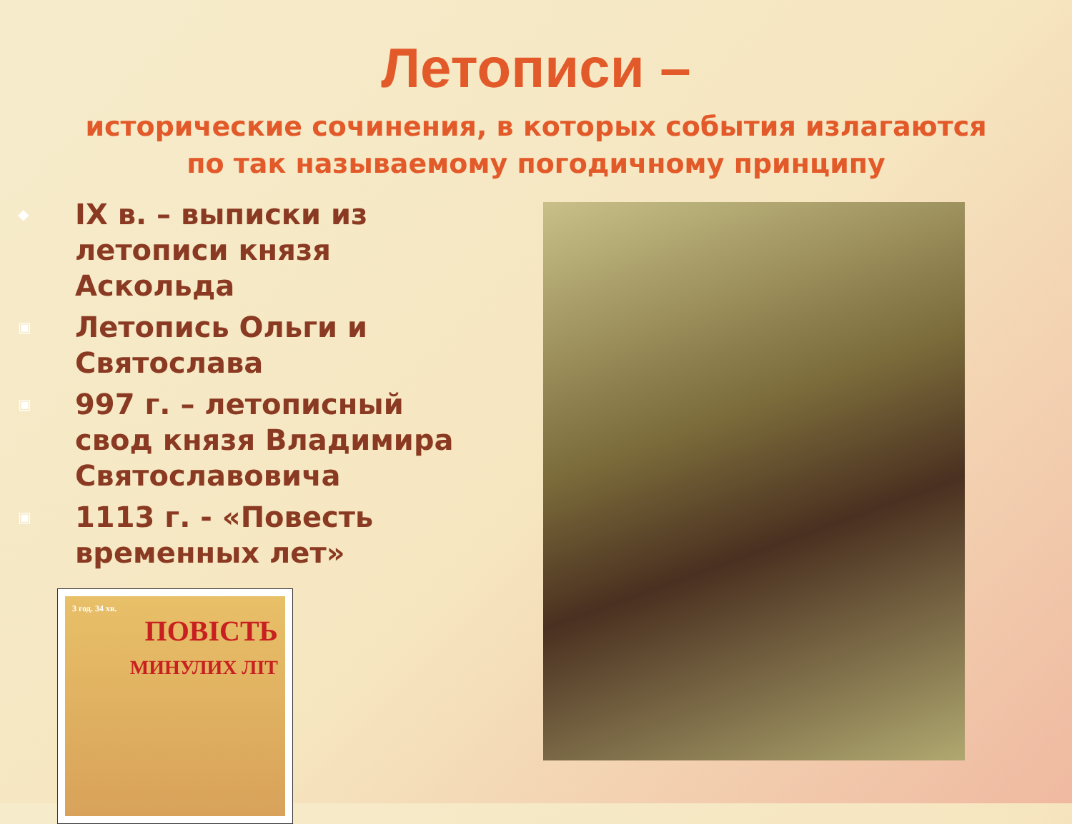Летописи –
исторические сочинения, в которых события излагаются по так называемому погодичному принципу
◆ IX в. – выписки из летописи князя Аскольда
▣ Летопись Ольги и Святослава
▣ 997 г. – летописный свод князя Владимира Святославовича
▣ 1113 г. - «Повесть временных лет»
3 год. 34 хв.
ПОВІСТЬ
МИНУЛИХ ЛІТ